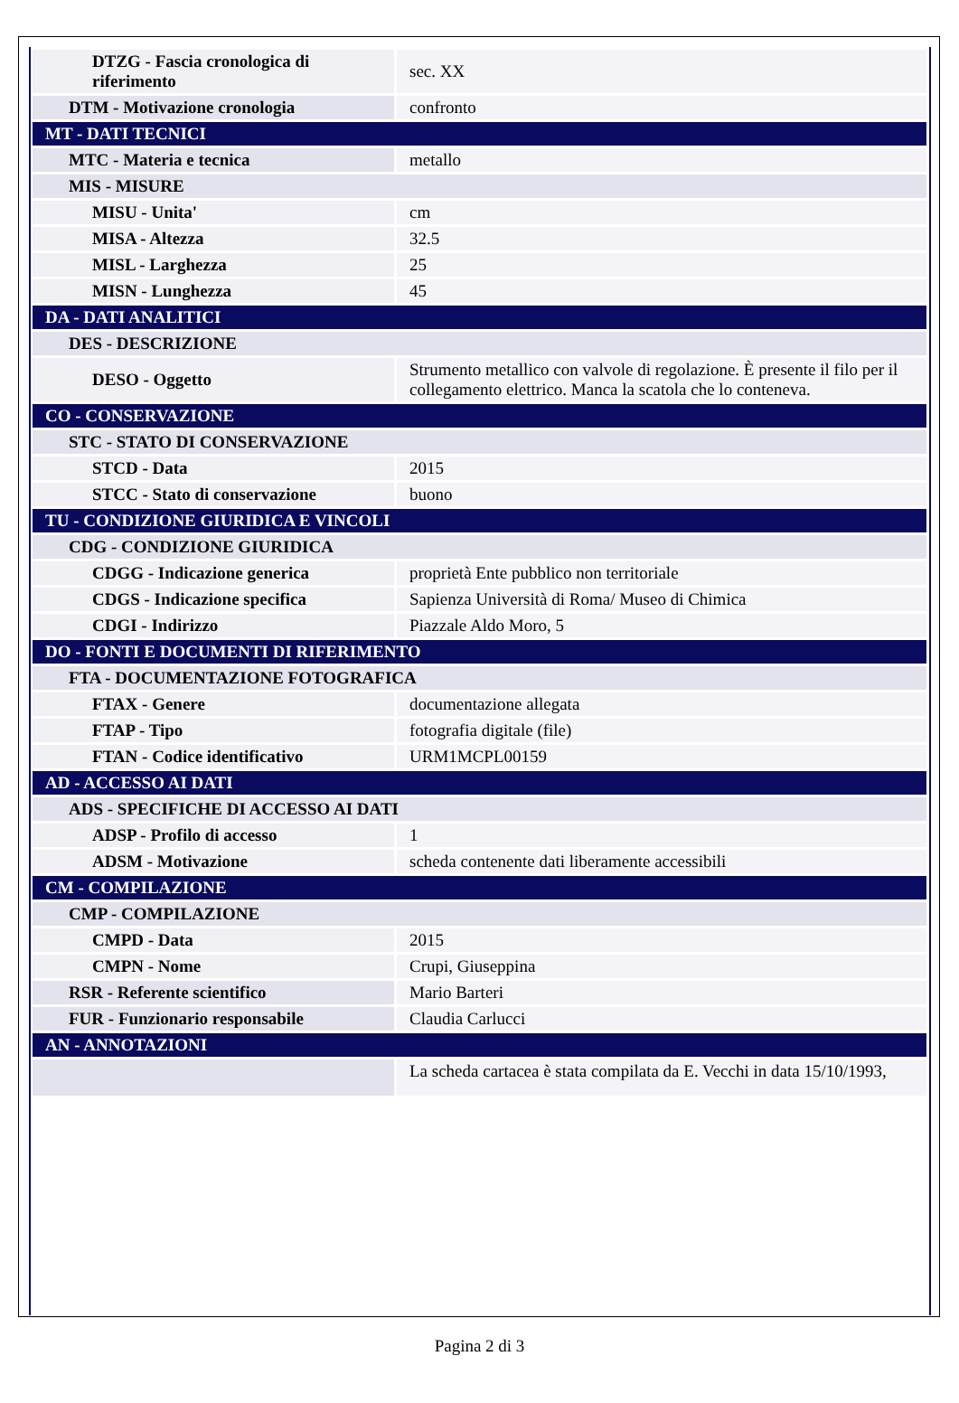| DTZG - Fascia cronologica di riferimento | sec. XX |
| DTM - Motivazione cronologia | confronto |
| MT - DATI TECNICI | |
| MTC - Materia e tecnica | metallo |
| MIS - MISURE | |
| MISU - Unita' | cm |
| MISA - Altezza | 32.5 |
| MISL - Larghezza | 25 |
| MISN - Lunghezza | 45 |
| DA - DATI ANALITICI | |
| DES - DESCRIZIONE | |
| DESO - Oggetto | Strumento metallico con valvole di regolazione. È presente il filo per il collegamento elettrico. Manca la scatola che lo conteneva. |
| CO - CONSERVAZIONE | |
| STC - STATO DI CONSERVAZIONE | |
| STCD - Data | 2015 |
| STCC - Stato di conservazione | buono |
| TU - CONDIZIONE GIURIDICA E VINCOLI | |
| CDG - CONDIZIONE GIURIDICA | |
| CDGG - Indicazione generica | proprietà Ente pubblico non territoriale |
| CDGS - Indicazione specifica | Sapienza Università di Roma/ Museo di Chimica |
| CDGI - Indirizzo | Piazzale Aldo Moro, 5 |
| DO - FONTI E DOCUMENTI DI RIFERIMENTO | |
| FTA - DOCUMENTAZIONE FOTOGRAFICA | |
| FTAX - Genere | documentazione allegata |
| FTAP - Tipo | fotografia digitale (file) |
| FTAN - Codice identificativo | URM1MCPL00159 |
| AD - ACCESSO AI DATI | |
| ADS - SPECIFICHE DI ACCESSO AI DATI | |
| ADSP - Profilo di accesso | 1 |
| ADSM - Motivazione | scheda contenente dati liberamente accessibili |
| CM - COMPILAZIONE | |
| CMP - COMPILAZIONE | |
| CMPD - Data | 2015 |
| CMPN - Nome | Crupi, Giuseppina |
| RSR - Referente scientifico | Mario Barteri |
| FUR - Funzionario responsabile | Claudia Carlucci |
| AN - ANNOTAZIONI | |
| | La scheda cartacea è stata compilata da E. Vecchi in data 15/10/1993, |
Pagina 2 di 3